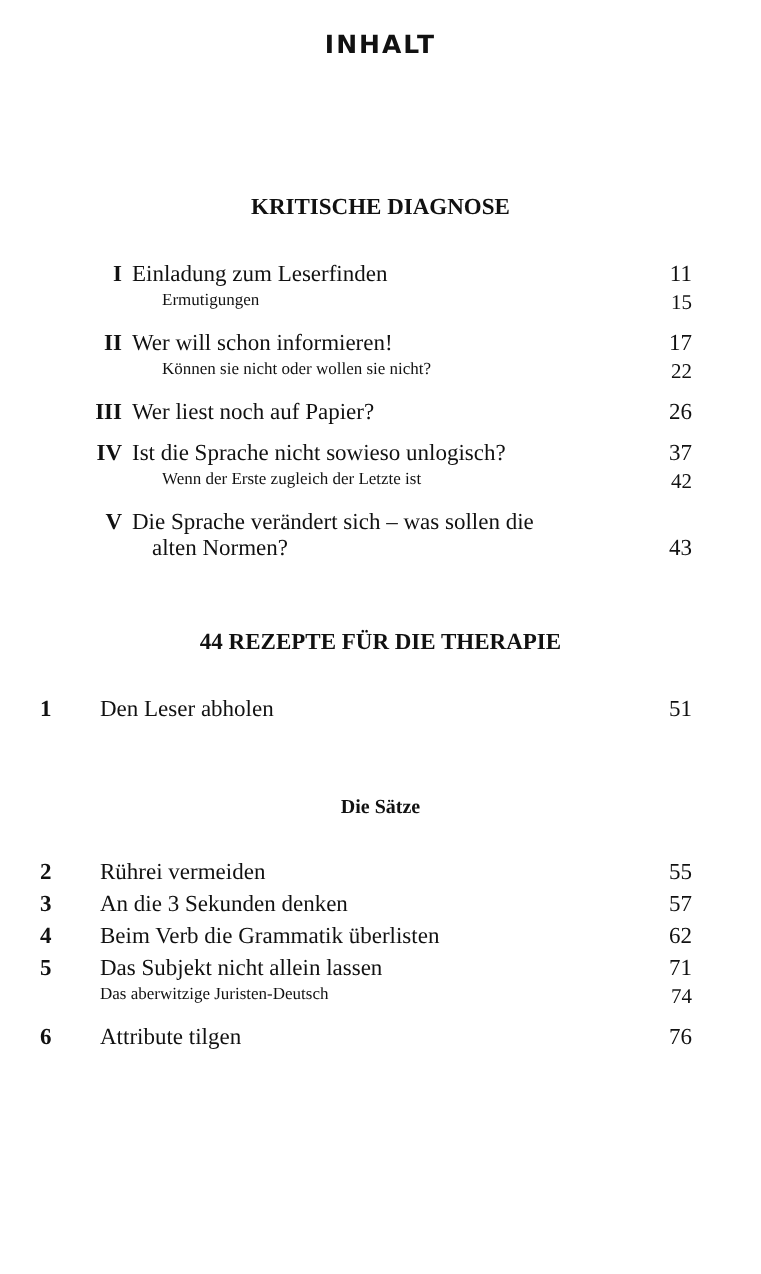INHALT
KRITISCHE DIAGNOSE
| I | Einladung zum Leserfinden | 11 |
| | Ermutigungen | 15 |
| II | Wer will schon informieren! | 17 |
| | Können sie nicht oder wollen sie nicht? | 22 |
| III | Wer liest noch auf Papier? | 26 |
| IV | Ist die Sprache nicht sowieso unlogisch? | 37 |
| | Wenn der Erste zugleich der Letzte ist | 42 |
| V | Die Sprache verändert sich – was sollen die alten Normen? | 43 |
44 REZEPTE FÜR DIE THERAPIE
| 1 | Den Leser abholen | 51 |
Die Sätze
| 2 | Rührei vermeiden | 55 |
| 3 | An die 3 Sekunden denken | 57 |
| 4 | Beim Verb die Grammatik überlisten | 62 |
| 5 | Das Subjekt nicht allein lassen | 71 |
| | Das aberwitzige Juristen-Deutsch | 74 |
| 6 | Attribute tilgen | 76 |